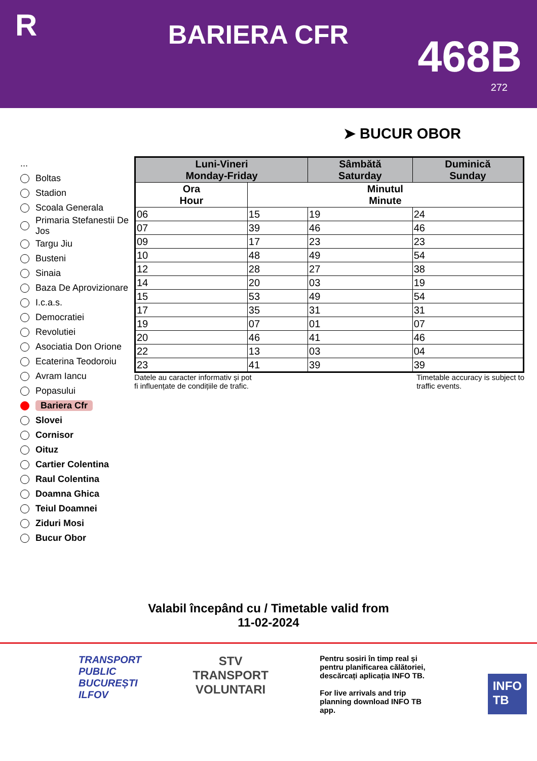R
BARIERA CFR
468B
272
➤ BUCUR OBOR
...
Boltas
Stadion
Scoala Generala
Primaria Stefanestii De Jos
Targu Jiu
Busteni
Sinaia
Baza De Aprovizionare
I.c.a.s.
Democratiei
Revolutiei
Asociatia Don Orione
Ecaterina Teodoroiu
Avram Iancu
Popasului
Bariera Cfr
Slovei
Cornisor
Oituz
Cartier Colentina
Raul Colentina
Doamna Ghica
Teiul Doamnei
Ziduri Mosi
Bucur Obor
| Luni-Vineri Monday-Friday | | Sâmbătă Saturday | Duminică Sunday |
| --- | --- | --- | --- |
| Ora Hour | Minutul Minute | | |
| 06 | 15 | 19 | 24 |
| 07 | 39 | 46 | 46 |
| 09 | 17 | 23 | 23 |
| 10 | 48 | 49 | 54 |
| 12 | 28 | 27 | 38 |
| 14 | 20 | 03 | 19 |
| 15 | 53 | 49 | 54 |
| 17 | 35 | 31 | 31 |
| 19 | 07 | 01 | 07 |
| 20 | 46 | 41 | 46 |
| 22 | 13 | 03 | 04 |
| 23 | 41 | 39 | 39 |
Datele au caracter informativ și pot
fi influențate de condițiile de trafic.
Timetable accuracy is subject to
traffic events.
Valabil începând cu / Timetable valid from
11-02-2024
TRANSPORT
PUBLIC
BUCUREȘTI
ILFOV
STV
TRANSPORT
VOLUNTARI
Pentru sosiri în timp real și pentru planificarea călătoriei, descărcați aplicația INFO TB.
For live arrivals and trip planning download INFO TB app.
INFO
TB